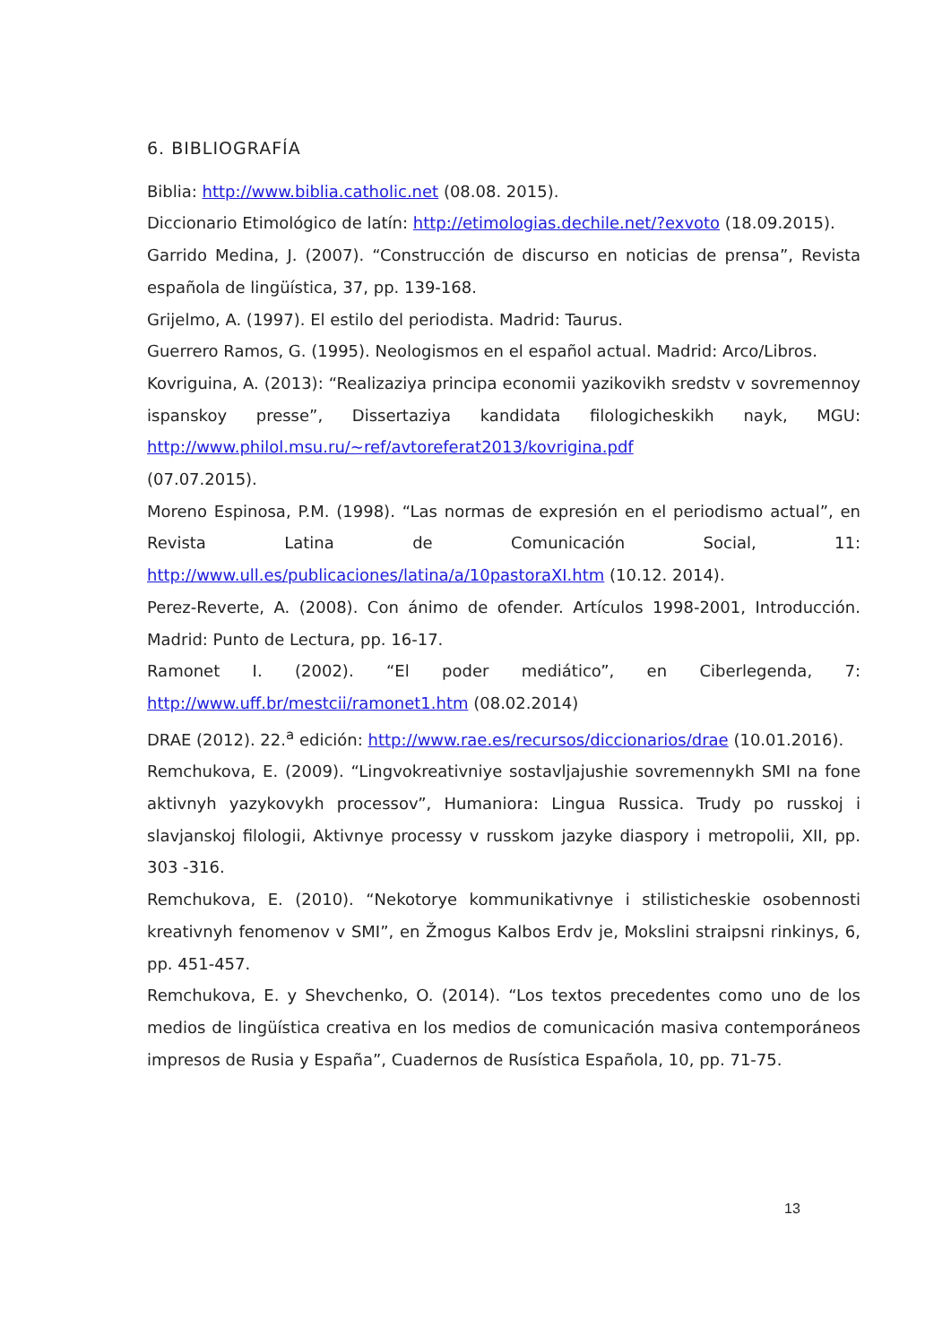6. BIBLIOGRAFÍA
Biblia: http://www.biblia.catholic.net (08.08. 2015).
Diccionario Etimológico de latín: http://etimologias.dechile.net/?exvoto (18.09.2015).
Garrido Medina, J. (2007). “Construcción de discurso en noticias de prensa”, Revista española de lingüística, 37, pp. 139-168.
Grijelmo, A. (1997). El estilo del periodista. Madrid: Taurus.
Guerrero Ramos, G. (1995). Neologismos en el español actual. Madrid: Arco/Libros.
Kovriguina, A. (2013): “Realizaziya principa economii yazikovikh sredstv v sovremennoy ispanskoy presse”, Dissertaziya kandidata filologicheskikh nayk, MGU: http://www.philol.msu.ru/~ref/avtoreferat2013/kovrigina.pdf
(07.07.2015).
Moreno Espinosa, P.M. (1998). “Las normas de expresión en el periodismo actual”, en Revista Latina de Comunicación Social, 11: http://www.ull.es/publicaciones/latina/a/10pastoraXI.htm (10.12. 2014).
Perez-Reverte, A. (2008). Con ánimo de ofender. Artículos 1998-2001, Introducción. Madrid: Punto de Lectura, pp. 16-17.
Ramonet I. (2002). “El poder mediático”, en Ciberlegenda, 7: http://www.uff.br/mestcii/ramonet1.htm (08.02.2014)
DRAE (2012). 22.<sup>a</sup> edición: http://www.rae.es/recursos/diccionarios/drae (10.01.2016).
Remchukova, E. (2009). “Lingvokreativniye sostavljajushie sovremennykh SMI na fone aktivnyh yazykovykh processov”, Humaniora: Lingua Russica. Trudy po russkoj i slavjanskoj filologii, Aktivnye processy v russkom jazyke diaspory i metropolii, XII, pp. 303 -316.
Remchukova, E. (2010). “Nekotorye kommunikativnye i stilisticheskie osobennosti kreativnyh fenomenov v SMI”, en Žmogus Kalbos Erdv je, Mokslini straipsni rinkinys, 6, pp. 451-457.
Remchukova, E. y Shevchenko, O. (2014). “Los textos precedentes como uno de los medios de lingüística creativa en los medios de comunicación masiva contemporáneos impresos de Rusia y España”, Cuadernos de Rusística Española, 10, pp. 71-75.
13